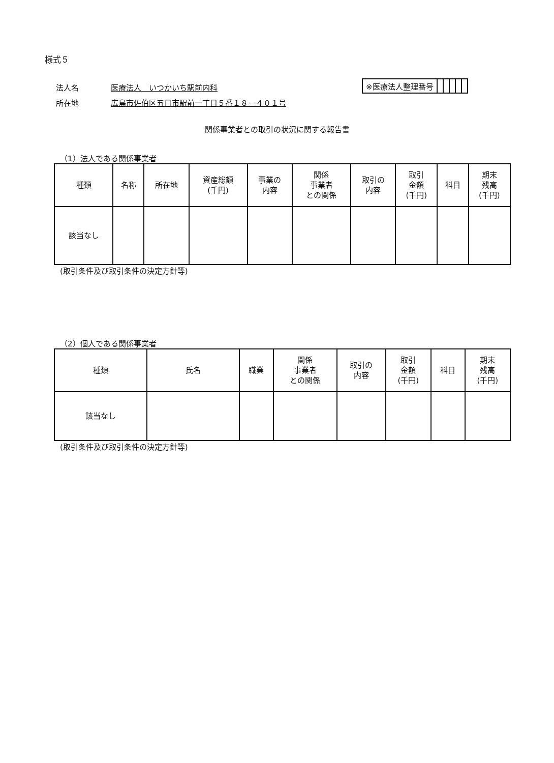様式５
法人名 医療法人　いつかいち駅前内科
所在地 広島市佐伯区五日市駅前一丁目５番１８－４０１号
| ※医療法人整理番号 | | | | | |
関係事業者との取引の状況に関する報告書
（1）法人である関係事業者
| 種類 | 名称 | 所在地 | 資産総額 (千円) | 事業の 内容 | 関係 事業者 との関係 | 取引の 内容 | 取引 金額 (千円) | 科目 | 期末 残高 (千円) |
| --- | --- | --- | --- | --- | --- | --- | --- | --- | --- |
| 該当なし | | | | | | | | | |
(取引条件及び取引条件の決定方針等)
（2）個人である関係事業者
| 種類 | 氏名 | 職業 | 関係 事業者 との関係 | 取引の 内容 | 取引 金額 (千円) | 科目 | 期末 残高 (千円) |
| --- | --- | --- | --- | --- | --- | --- | --- |
| 該当なし | | | | | | | |
(取引条件及び取引条件の決定方針等)